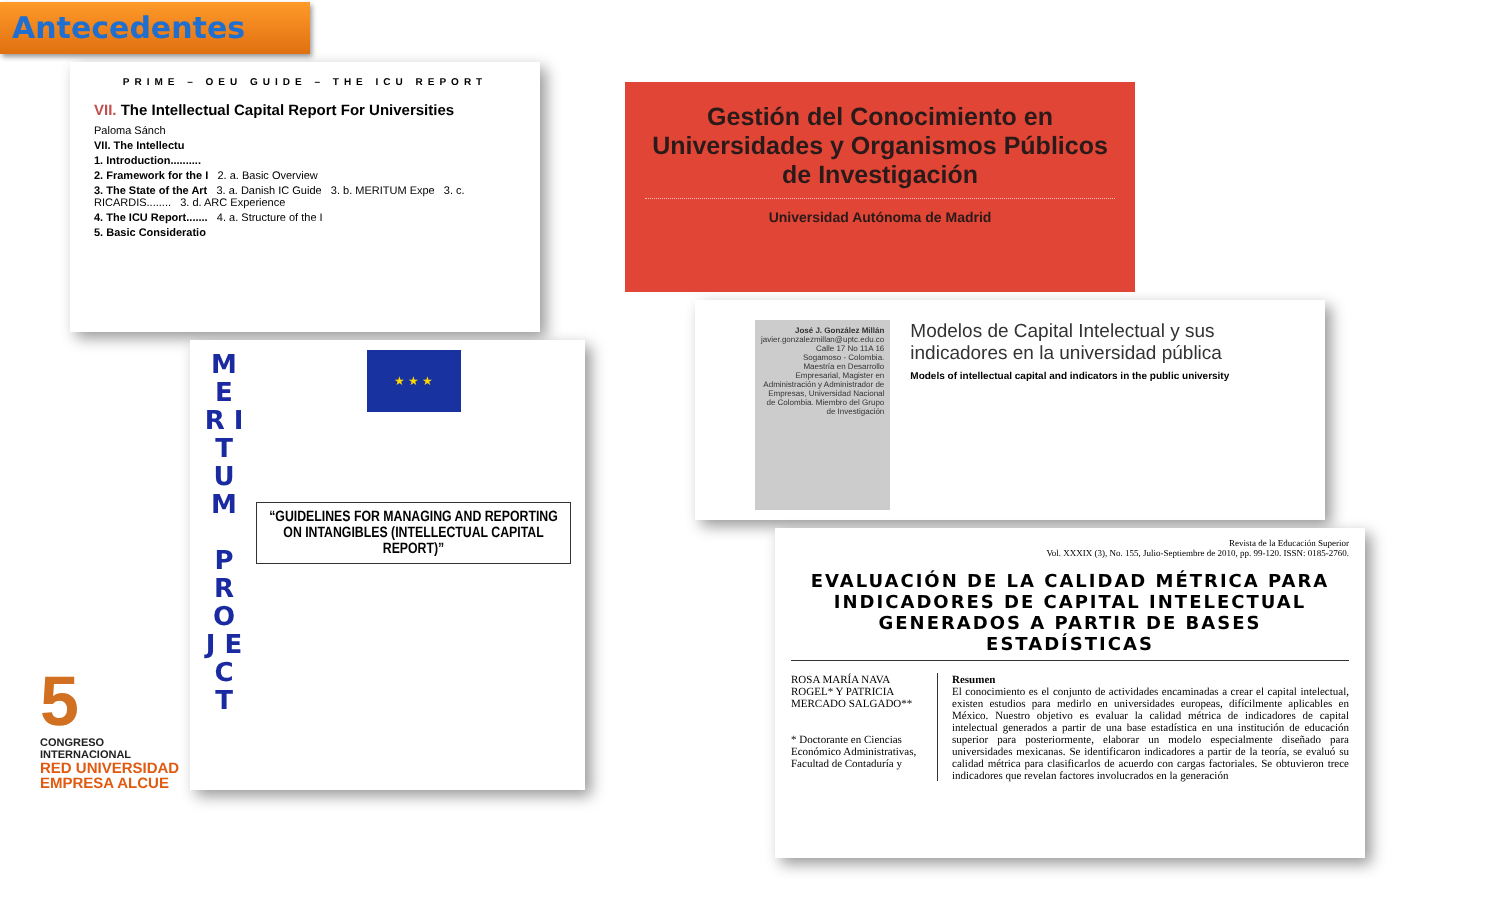Antecedentes
PRIME – OEU GUIDE – THE ICU REPORT
VII. The Intellectual Capital Report For Universities
Paloma Sánch
VII. The Intellectu
1. Introduction..........
2. Framework for the I 2. a. Basic Overview
3. The State of the Art 3. a. Danish IC Guide 3. b. MERITUM Expe 3. c. RICARDIS........ 3. d. ARC Experience
4. The ICU Report....... 4. a. Structure of the I
5. Basic Consideratio
5
CONGRESO INTERNACIONAL
RED UNIVERSIDAD EMPRESA ALCUE
M E R I T U M
P R O J E C T
★ ★ ★
“GUIDELINES FOR MANAGING AND REPORTING ON INTANGIBLES (INTELLECTUAL CAPITAL REPORT)”
Gestión del Conocimiento en Universidades y Organismos Públicos de Investigación
Universidad Autónoma de Madrid
José J. González Millán
javier.gonzalezmillan@uptc.edu.co
Calle 17 No 11A 16
Sogamoso - Colombia.
Maestría en Desarrollo Empresarial, Magister en Administración y Administrador de Empresas, Universidad Nacional de Colombia. Miembro del Grupo de Investigación
Modelos de Capital Intelectual y sus indicadores en la universidad pública
Models of intellectual capital and indicators in the public university
Revista de la Educación Superior
Vol. XXXIX (3), No. 155, Julio-Septiembre de 2010, pp. 99-120. ISSN: 0185-2760.
EVALUACIÓN DE LA CALIDAD MÉTRICA PARA INDICADORES DE CAPITAL INTELECTUAL GENERADOS A PARTIR DE BASES ESTADÍSTICAS
ROSA MARÍA NAVA ROGEL* Y PATRICIA MERCADO SALGADO**
* Doctorante en Ciencias Económico Administrativas, Facultad de Contaduría y
Resumen
El conocimiento es el conjunto de actividades encaminadas a crear el capital intelectual, existen estudios para medirlo en universidades europeas, difícilmente aplicables en México. Nuestro objetivo es evaluar la calidad métrica de indicadores de capital intelectual generados a partir de una base estadística en una institución de educación superior para posteriormente, elaborar un modelo especialmente diseñado para universidades mexicanas. Se identificaron indicadores a partir de la teoría, se evaluó su calidad métrica para clasificarlos de acuerdo con cargas factoriales. Se obtuvieron trece indicadores que revelan factores involucrados en la generación